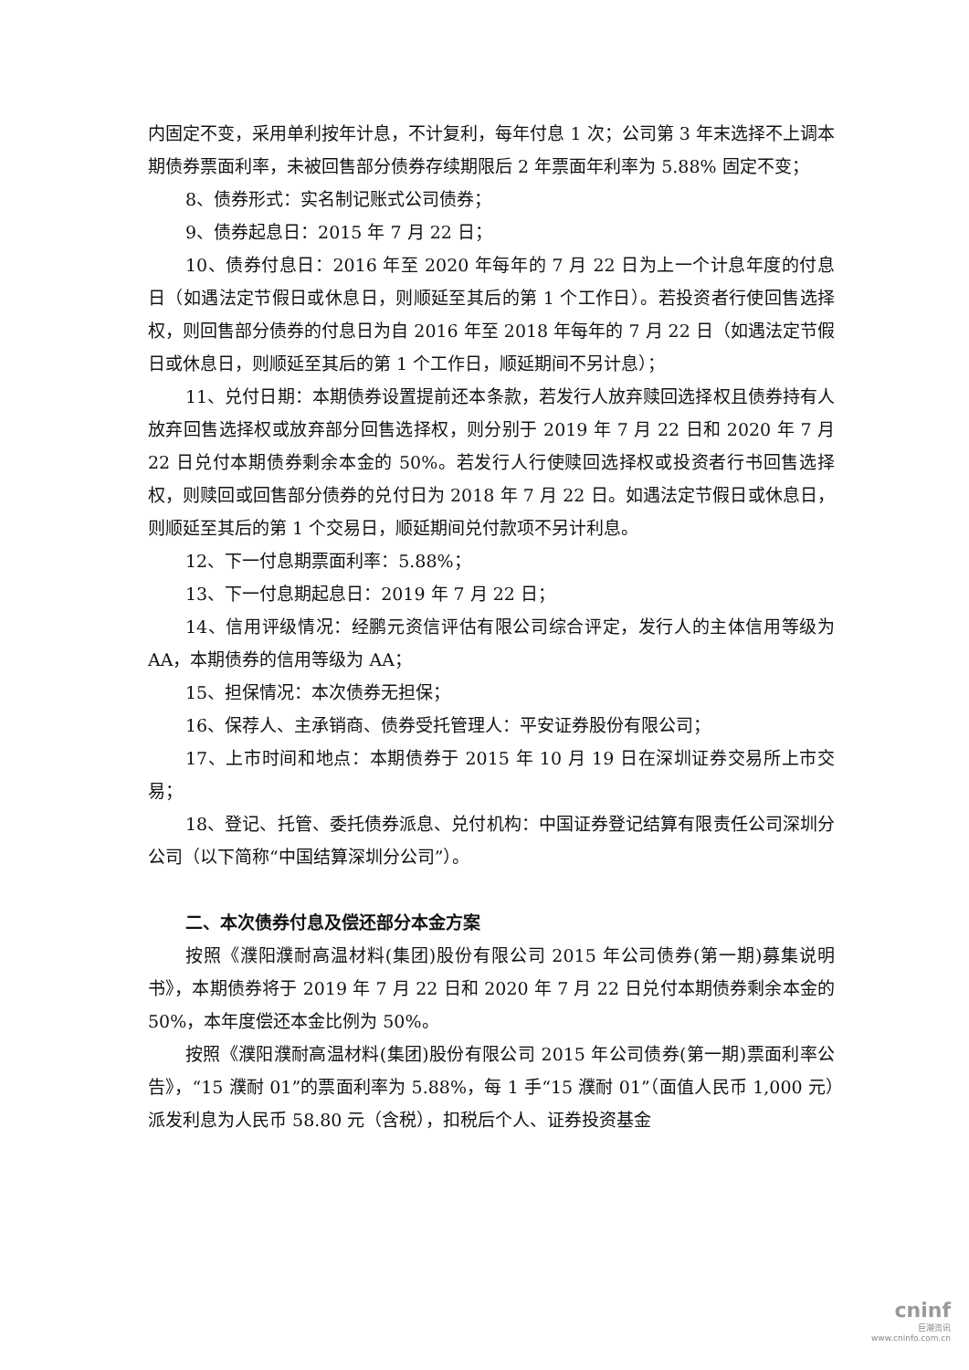内固定不变，采用单利按年计息，不计复利，每年付息 1 次；公司第 3 年末选择不上调本期债券票面利率，未被回售部分债券存续期限后 2 年票面年利率为 5.88% 固定不变；
8、债券形式：实名制记账式公司债券；
9、债券起息日：2015 年 7 月 22 日；
10、债券付息日：2016 年至 2020 年每年的 7 月 22 日为上一个计息年度的付息日（如遇法定节假日或休息日，则顺延至其后的第 1 个工作日）。若投资者行使回售选择权，则回售部分债券的付息日为自 2016 年至 2018 年每年的 7 月 22 日（如遇法定节假日或休息日，则顺延至其后的第 1 个工作日，顺延期间不另计息）；
11、兑付日期：本期债券设置提前还本条款，若发行人放弃赎回选择权且债券持有人放弃回售选择权或放弃部分回售选择权，则分别于 2019 年 7 月 22 日和 2020 年 7 月 22 日兑付本期债券剩余本金的 50%。若发行人行使赎回选择权或投资者行书回售选择权，则赎回或回售部分债券的兑付日为 2018 年 7 月 22 日。如遇法定节假日或休息日，则顺延至其后的第 1 个交易日，顺延期间兑付款项不另计利息。
12、下一付息期票面利率：5.88%；
13、下一付息期起息日：2019 年 7 月 22 日；
14、信用评级情况：经鹏元资信评估有限公司综合评定，发行人的主体信用等级为 AA，本期债券的信用等级为 AA；
15、担保情况：本次债券无担保；
16、保荐人、主承销商、债券受托管理人：平安证券股份有限公司；
17、上市时间和地点：本期债券于 2015 年 10 月 19 日在深圳证券交易所上市交易；
18、登记、托管、委托债券派息、兑付机构：中国证券登记结算有限责任公司深圳分公司（以下简称“中国结算深圳分公司”）。
二、本次债券付息及偿还部分本金方案
按照《濮阳濮耐高温材料(集团)股份有限公司 2015 年公司债券(第一期)募集说明书》，本期债券将于 2019 年 7 月 22 日和 2020 年 7 月 22 日兑付本期债券剩余本金的 50%，本年度偿还本金比例为 50%。
按照《濮阳濮耐高温材料(集团)股份有限公司 2015 年公司债券(第一期)票面利率公告》，“15 濮耐 01”的票面利率为 5.88%，每 1 手“15 濮耐 01”（面值人民币 1,000 元）派发利息为人民币 58.80 元（含税），扣税后个人、证券投资基金
cninf
巨潮资讯
www.cninfo.com.cn